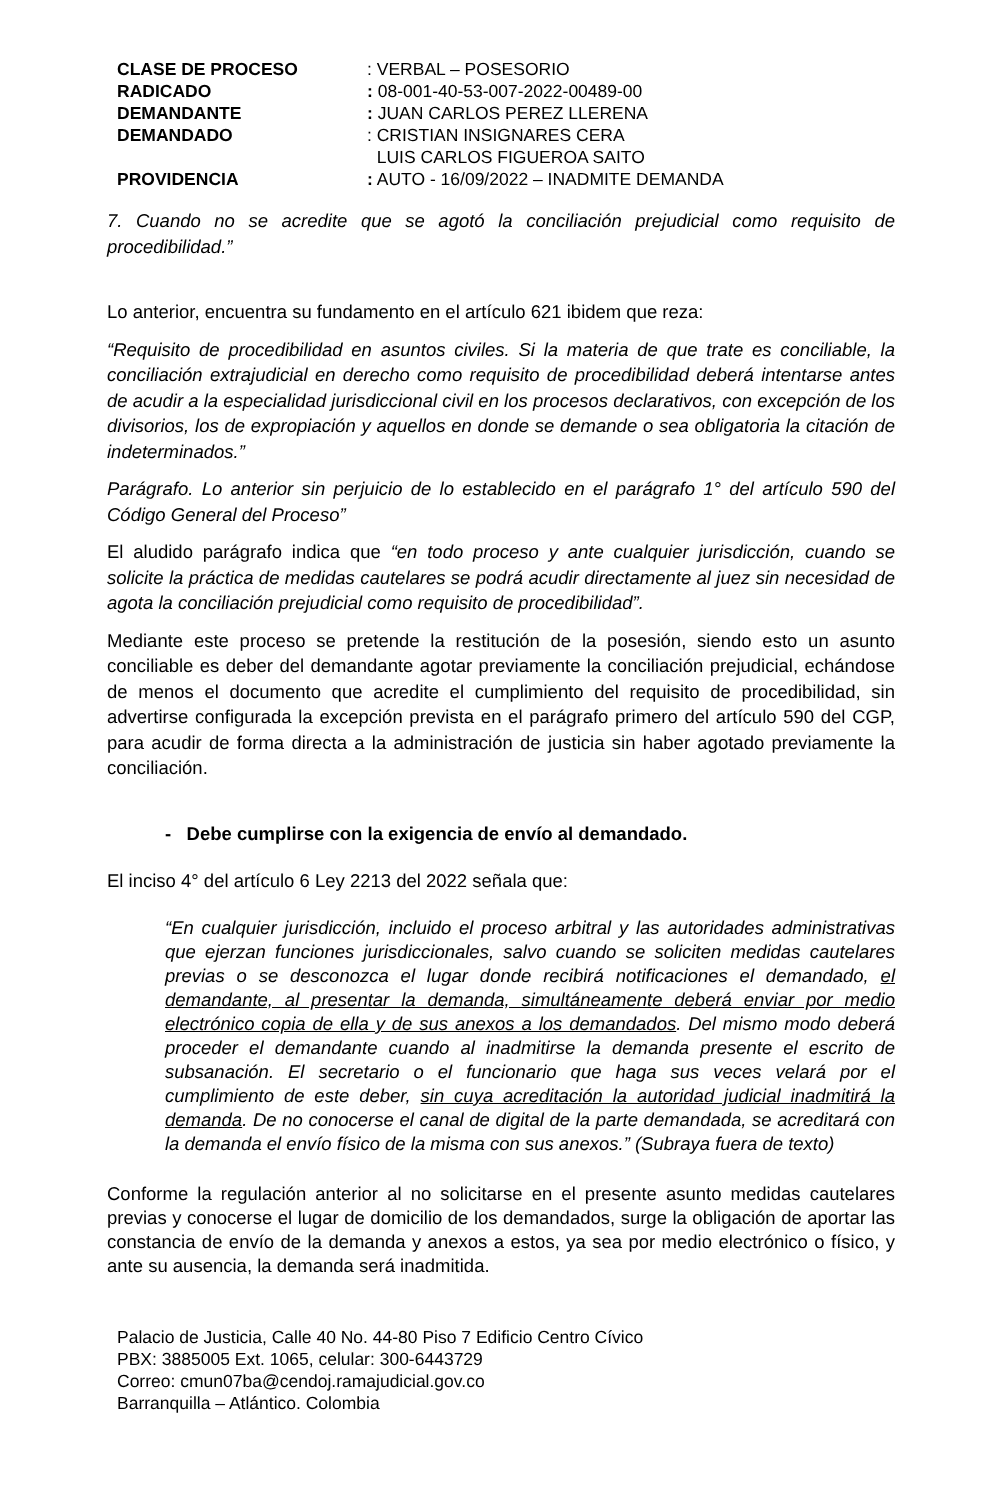| CLASE DE PROCESO | : VERBAL – POSESORIO |
| RADICADO | : 08-001-40-53-007-2022-00489-00 |
| DEMANDANTE | : JUAN CARLOS PEREZ LLERENA |
| DEMANDADO | : CRISTIAN INSIGNARES CERA LUIS CARLOS FIGUEROA SAITO |
| PROVIDENCIA | : AUTO - 16/09/2022 – INADMITE DEMANDA |
7. Cuando no se acredite que se agotó la conciliación prejudicial como requisito de procedibilidad.”
Lo anterior, encuentra su fundamento en el artículo 621 ibidem que reza:
“Requisito de procedibilidad en asuntos civiles. Si la materia de que trate es conciliable, la conciliación extrajudicial en derecho como requisito de procedibilidad deberá intentarse antes de acudir a la especialidad jurisdiccional civil en los procesos declarativos, con excepción de los divisorios, los de expropiación y aquellos en donde se demande o sea obligatoria la citación de indeterminados.”
Parágrafo. Lo anterior sin perjuicio de lo establecido en el parágrafo 1° del artículo 590 del Código General del Proceso”
El aludido parágrafo indica que “en todo proceso y ante cualquier jurisdicción, cuando se solicite la práctica de medidas cautelares se podrá acudir directamente al juez sin necesidad de agota la conciliación prejudicial como requisito de procedibilidad”.
Mediante este proceso se pretende la restitución de la posesión, siendo esto un asunto conciliable es deber del demandante agotar previamente la conciliación prejudicial, echándose de menos el documento que acredite el cumplimiento del requisito de procedibilidad, sin advertirse configurada la excepción prevista en el parágrafo primero del artículo 590 del CGP, para acudir de forma directa a la administración de justicia sin haber agotado previamente la conciliación.
- Debe cumplirse con la exigencia de envío al demandado.
El inciso 4° del artículo 6 Ley 2213 del 2022 señala que:
“En cualquier jurisdicción, incluido el proceso arbitral y las autoridades administrativas que ejerzan funciones jurisdiccionales, salvo cuando se soliciten medidas cautelares previas o se desconozca el lugar donde recibirá notificaciones el demandado, el demandante, al presentar la demanda, simultáneamente deberá enviar por medio electrónico copia de ella y de sus anexos a los demandados. Del mismo modo deberá proceder el demandante cuando al inadmitirse la demanda presente el escrito de subsanación. El secretario o el funcionario que haga sus veces velará por el cumplimiento de este deber, sin cuya acreditación la autoridad judicial inadmitirá la demanda. De no conocerse el canal de digital de la parte demandada, se acreditará con la demanda el envío físico de la misma con sus anexos.” (Subraya fuera de texto)
Conforme la regulación anterior al no solicitarse en el presente asunto medidas cautelares previas y conocerse el lugar de domicilio de los demandados, surge la obligación de aportar las constancia de envío de la demanda y anexos a estos, ya sea por medio electrónico o físico, y ante su ausencia, la demanda será inadmitida.
Palacio de Justicia, Calle 40 No. 44-80 Piso 7 Edificio Centro Cívico
PBX: 3885005 Ext. 1065, celular: 300-6443729
Correo: cmun07ba@cendoj.ramajudicial.gov.co
Barranquilla – Atlántico. Colombia